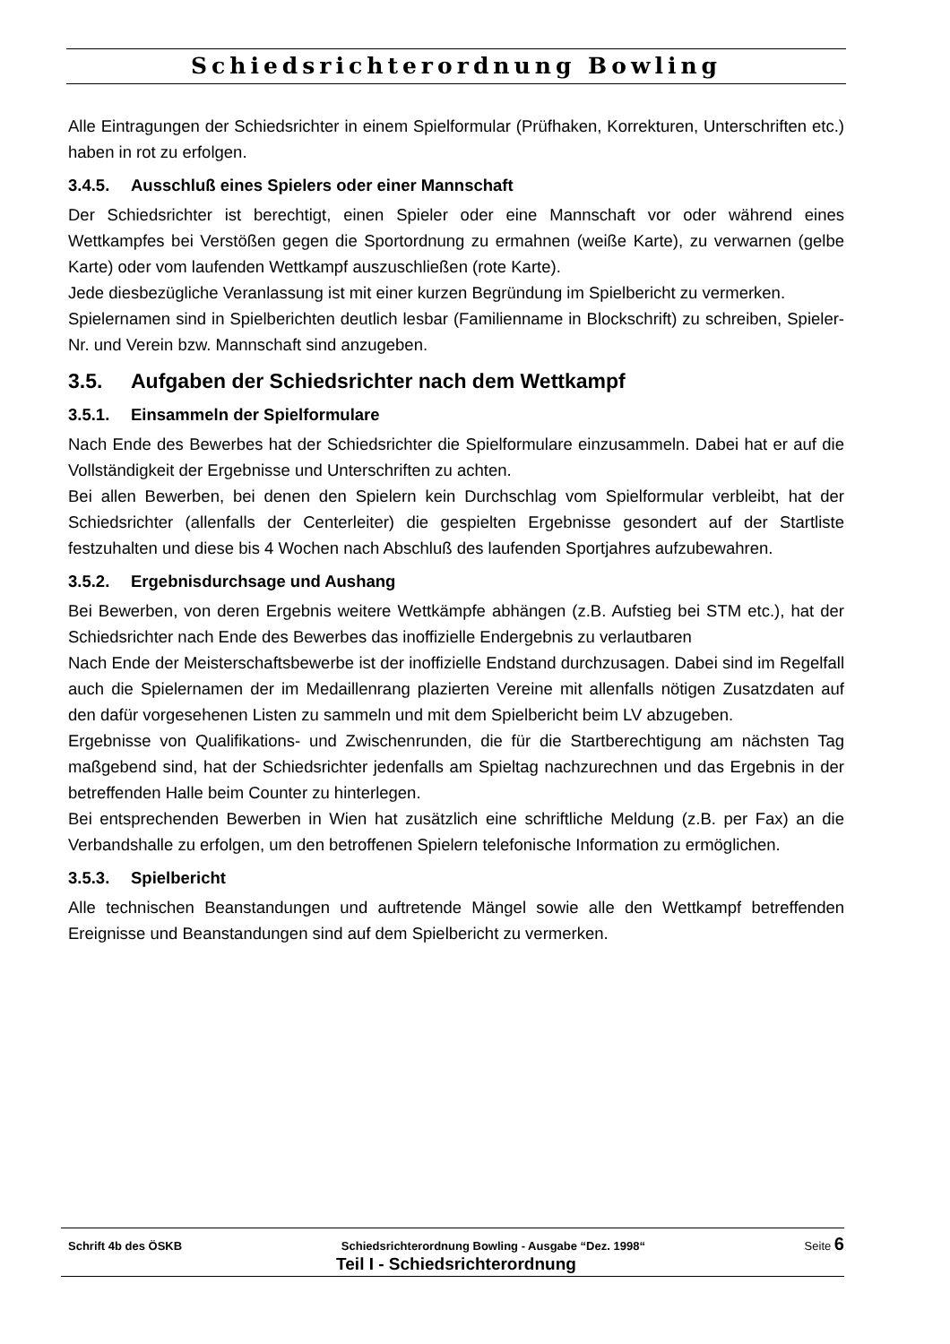Schiedsrichterordnung Bowling
Alle Eintragungen der Schiedsrichter in einem Spielformular (Prüfhaken, Korrekturen, Unterschriften etc.) haben in rot zu erfolgen.
3.4.5. Ausschluß eines Spielers oder einer Mannschaft
Der Schiedsrichter ist berechtigt, einen Spieler oder eine Mannschaft vor oder während eines Wettkampfes bei Verstößen gegen die Sportordnung zu ermahnen (weiße Karte), zu verwarnen (gelbe Karte) oder vom laufenden Wettkampf auszuschließen (rote Karte).
Jede diesbezügliche Veranlassung ist mit einer kurzen Begründung im Spielbericht zu vermerken.
Spielernamen sind in Spielberichten deutlich lesbar (Familienname in Blockschrift) zu schreiben, Spieler-Nr. und Verein bzw. Mannschaft sind anzugeben.
3.5. Aufgaben der Schiedsrichter nach dem Wettkampf
3.5.1. Einsammeln der Spielformulare
Nach Ende des Bewerbes hat der Schiedsrichter die Spielformulare einzusammeln. Dabei hat er auf die Vollständigkeit der Ergebnisse und Unterschriften zu achten.
Bei allen Bewerben, bei denen den Spielern kein Durchschlag vom Spielformular verbleibt, hat der Schiedsrichter (allenfalls der Centerleiter) die gespielten Ergebnisse gesondert auf der Startliste festzuhalten und diese bis 4 Wochen nach Abschluß des laufenden Sportjahres aufzubewahren.
3.5.2. Ergebnisdurchsage und Aushang
Bei Bewerben, von deren Ergebnis weitere Wettkämpfe abhängen (z.B. Aufstieg bei STM etc.), hat der Schiedsrichter nach Ende des Bewerbes das inoffizielle Endergebnis zu verlautbaren
Nach Ende der Meisterschaftsbewerbe ist der inoffizielle Endstand durchzusagen. Dabei sind im Regelfall auch die Spielernamen der im Medaillenrang plazierten Vereine mit allenfalls nötigen Zusatzdaten auf den dafür vorgesehenen Listen zu sammeln und mit dem Spielbericht beim LV abzugeben.
Ergebnisse von Qualifikations- und Zwischenrunden, die für die Startberechtigung am nächsten Tag maßgebend sind, hat der Schiedsrichter jedenfalls am Spieltag nachzurechnen und das Ergebnis in der betreffenden Halle beim Counter zu hinterlegen.
Bei entsprechenden Bewerben in Wien hat zusätzlich eine schriftliche Meldung (z.B. per Fax) an die Verbandshalle zu erfolgen, um den betroffenen Spielern telefonische Information zu ermöglichen.
3.5.3. Spielbericht
Alle technischen Beanstandungen und auftretende Mängel sowie alle den Wettkampf betreffenden Ereignisse und Beanstandungen sind auf dem Spielbericht zu vermerken.
Schrift 4b des ÖSKB Schiedsrichterordnung Bowling - Ausgabe “Dez. 1998“ Seite 6
Teil I - Schiedsrichterordnung